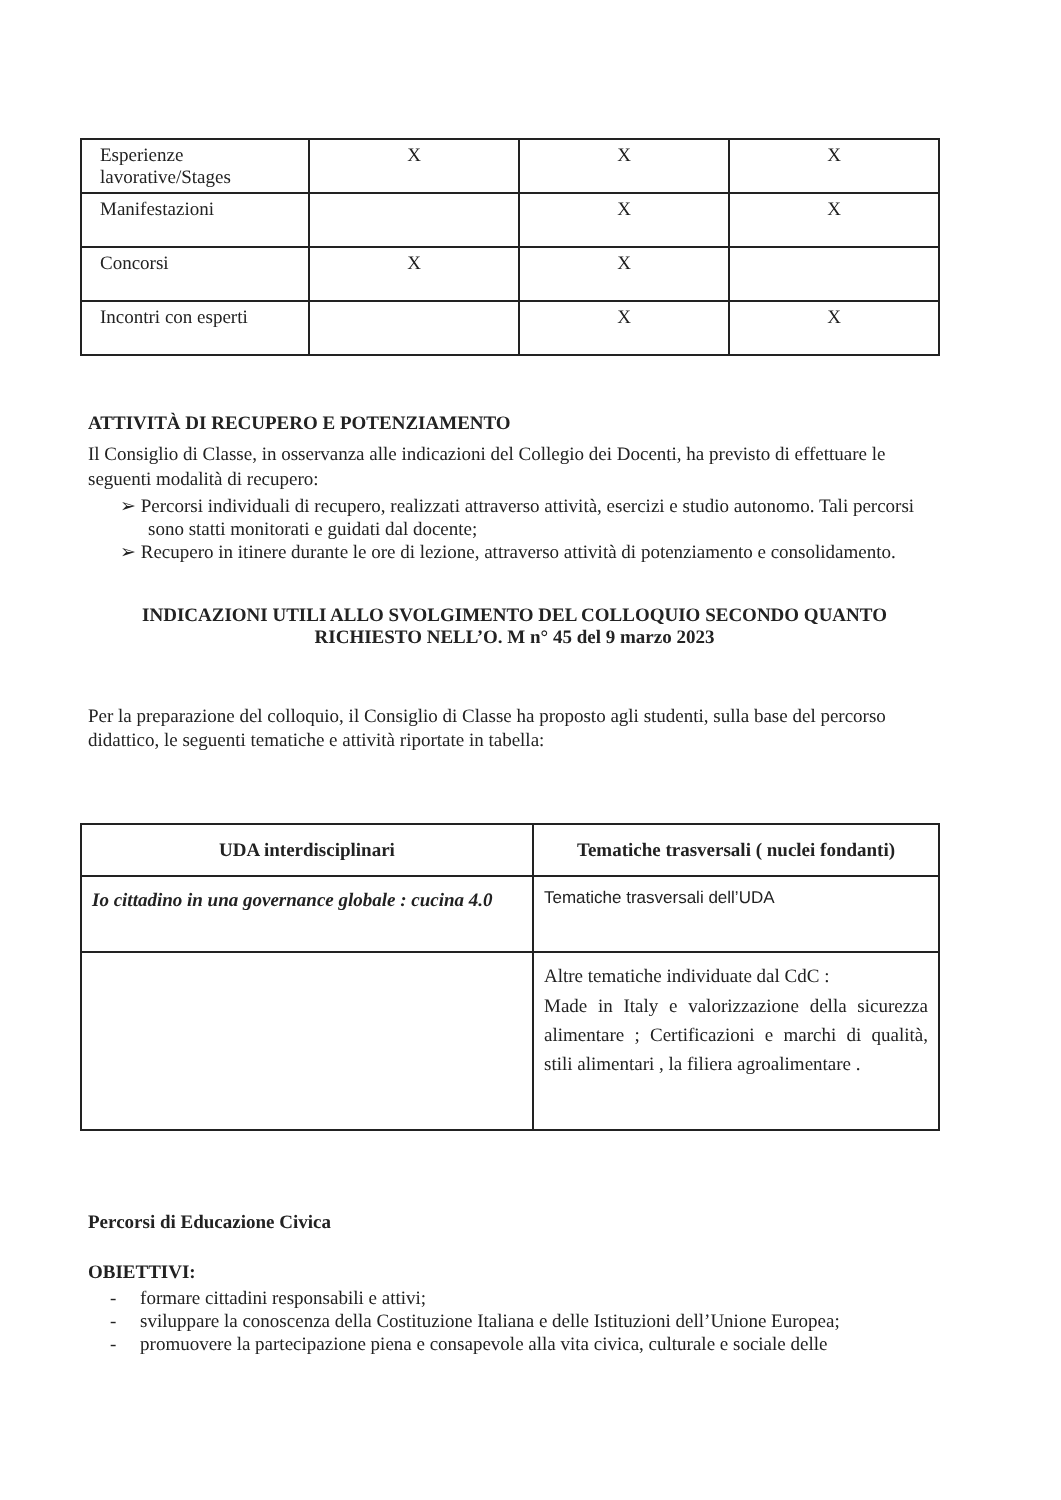| Esperienze lavorative/Stages | X | X | X |
| Manifestazioni | | X | X |
| Concorsi | X | X | |
| Incontri con esperti | | X | X |
ATTIVITÀ DI RECUPERO E POTENZIAMENTO
Il Consiglio di Classe, in osservanza alle indicazioni del Collegio dei Docenti, ha previsto di effettuare le seguenti modalità di recupero:
➢ Percorsi individuali di recupero, realizzati attraverso attività, esercizi e studio autonomo. Tali percorsi sono statti monitorati e guidati dal docente;
➢ Recupero in itinere durante le ore di lezione, attraverso attività di potenziamento e consolidamento.
INDICAZIONI UTILI ALLO SVOLGIMENTO DEL COLLOQUIO SECONDO QUANTO RICHIESTO NELL’O. M n° 45 del 9 marzo 2023
Per la preparazione del colloquio, il Consiglio di Classe ha proposto agli studenti, sulla base del percorso didattico, le seguenti tematiche e attività riportate in tabella:
| UDA interdisciplinari | Tematiche trasversali ( nuclei fondanti) |
| --- | --- |
| Io cittadino in una governance globale : cucina 4.0 | Tematiche trasversali dell’UDA |
| | Altre tematiche individuate dal CdC : Made in Italy e valorizzazione della sicurezza alimentare ; Certificazioni e marchi di qualità, stili alimentari , la filiera agroalimentare . |
Percorsi di Educazione Civica
OBIETTIVI:
- formare cittadini responsabili e attivi;
- sviluppare la conoscenza della Costituzione Italiana e delle Istituzioni dell’Unione Europea;
- promuovere la partecipazione piena e consapevole alla vita civica, culturale e sociale delle